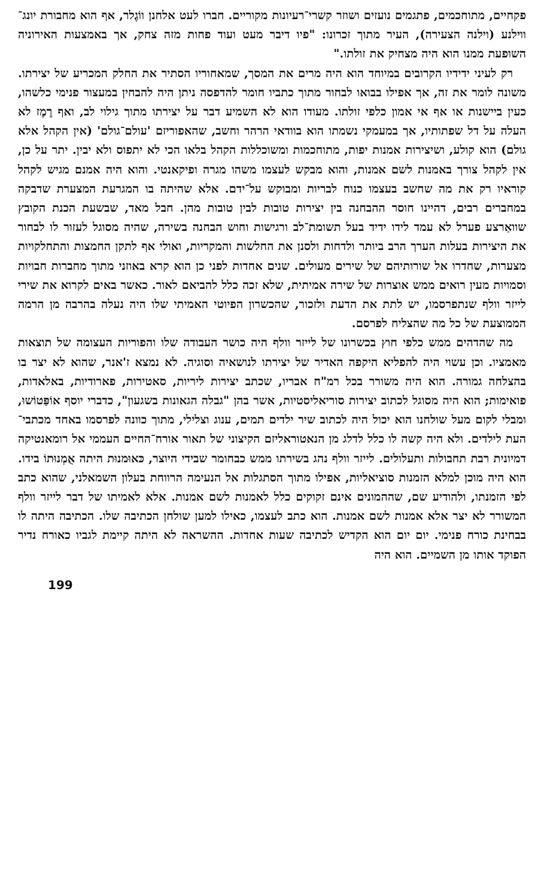פקחיים, מתוחכמים, פתגמים נועזים ושוזר קשרי־רעיונות מקוריים. חברו לעט אלחנן ווֹגֶלר, אף הוא מחבורת יונג־ווילנע (וילנה הצעירה), העיר מתוך זכרונו: "פיו דיבר מעט ועוד פחות מזה צחק, אך באמצעות האירוניה השופעת ממנו הוא היה מצחיק את זולתו."
רק לעיני ידידיו הקרובים במיוחד הוא היה מרים את המסך, שמאחוריו הסתיר את החלק המכריע של יצירתו. משונה לומר את זה, אך אפילו בבואו לבחור מתוך כתביו חומר להדפסה ניתן היה להבחין במעצור פנימי כלשהו, כעין ביישנות או אף אי אמון כלפי זולתו. מעודו הוא לא השמיע דבר על יצירתו מתוך גילוי לב, ואף רֶמֶז לא העלה על דל שפתותיו, אך במעמקי נשמתו הוא בוודאי הרהר וחשב, שהאפוריזם 'עולם־גולם' (אין הקהל אלא גולם) הוא קולע, ושיצירות אמנות יפות, מתוחכמות ומשוכללות הקהל בלאו הכי לא יתפוס ולא יבין. יתר על כן, אין לקהל צורך באמנות לשם אמנות, והוא מבקש לעצמו משהו מגרה ופיקאנטי. והוא היה אמנם מגיש לקהל קוראיו רק את מה שחשב בעצמו כנוח לבריות ומבוקש על־ידם. אלא שהיתה בו המגרעת המצערת שדבקה במחברים רבים, דהיינו חוסר ההבחנה בין יצירות טובות לבין טובות מהן. חבל מאד, שבשעת הכנת הקובץ שוואַרצע פערל לא עמד לידו ידיד בעל תשומת־לב ורגישות וחוש הבחנה בשירה, שהיה מסוגל לעזור לו לבחור את היצירות בעלות הערך הרב ביותר ולדחות ולסנן את החלשות והמקריות, ואולי אף לתקן החמצות והתחלקויות מצערות, שחדרו אל שורותיהם של שירים מעולים. שנים אחדות לפני כן הוא קרא באוזני מתוך מחברות חבויות וסמויות מעין רואים ממש אוצרות של שירה אמיתית, שלא זכה כלל להביאם לאור. כאשר באים לקרוא את שירי לייזר וולף שנתפרסמו, יש לתת את הדעת ולזכור, שהכשרון הפיוטי האמיתי שלו היה נעלה בהרבה מן הרמה הממוצעת של כל מה שהצליח לפרסם.
מה שהדהים ממש כלפי חוץ בכשרונו של לייזר וולף היה כושר העבודה שלו והפוריות העצומה של תוצאות מאמציו. וכן עשוי היה להפליא היקפה האדיר של יצירתו לנושאיה וסוגיה. לא נמצא ז'אנר, שהוא לא יצר בו בהצלחה גמורה. הוא היה משורר בכל רמ"ח אבריו, שכתב יצירות ליריות, סאטירות, פארודיות, באלאדות, פואימות; הוא היה מסוגל לכתוב יצירות סוריאליסטיות, אשר בהן "גבלה הגאונות בשגעון", כדברי יוסף אוֹפַּטוֹשוּ, ומבלי לקום מעל שולחנו הוא יכול היה לכתוב שיר ילדים תמים, ענוג וצלילי, מתוך כוונה לפרסמו באחד מכתבי־העת לילדים. ולא היה קשה לו כלל לדלג מן הנאטוראליזם הקיצוני של תאור אורח־החיים העממי אל רומאנטיקה דמיונית רבת תחבולות ותעלולים. לייזר וולף נהג בשירתו ממש כבחומר שבידי היוצר, כּאוּמנוּת היתה אֻמְנוּתוֹ בידו. הוא היה מוכן למלא הזמנות סוציאליות, אפילו מתוך הסתגלות אל הנעימה הרווחת בעלון השמאלני, שהוא כתב לפי הזמנתו, ולהודיע שם, שההמונים אינם זקוקים כלל לאמנות לשם אמנות. אלא לאמיתו של דבר לייזר וולף המשורר לא יצר אלא אמנות לשם אמנות. הוא כתב לעצמו, כאילו למען שולחן הכתיבה שלו. הכתיבה היתה לו בבחינת כורח פנימי. יום יום הוא הקדיש לכתיבה שעות אחדות. ההשראה לא היתה קיימת לגביו כאורח נדיר הפוקד אותו מן השמיים. הוא היה
199